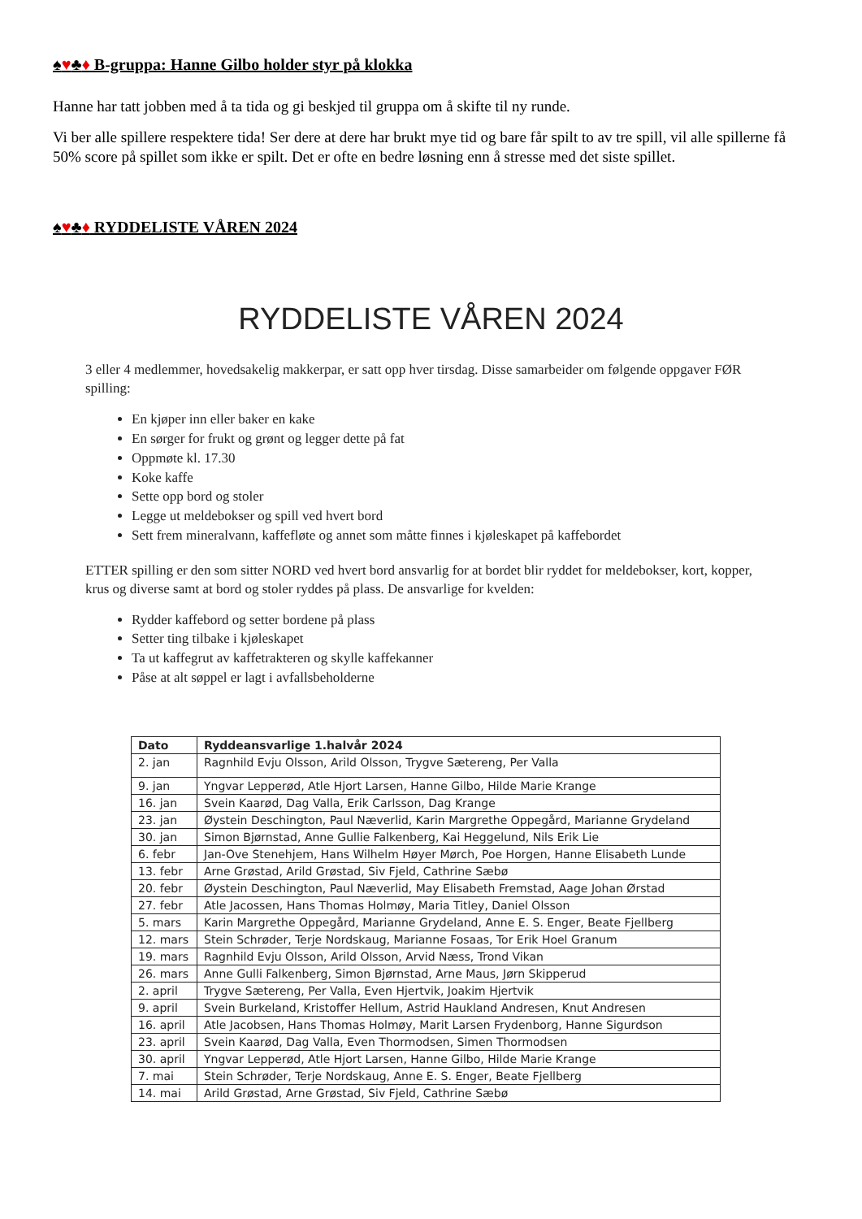♠♥♣♦ B-gruppa: Hanne Gilbo holder styr på klokka
Hanne har tatt jobben med å ta tida og gi beskjed til gruppa om å skifte til ny runde.
Vi ber alle spillere respektere tida! Ser dere at dere har brukt mye tid og bare får spilt to av tre spill, vil alle spillerne få 50% score på spillet som ikke er spilt. Det er ofte en bedre løsning enn å stresse med det siste spillet.
♠♥♣♦ RYDDELISTE VÅREN 2024
RYDDELISTE VÅREN 2024
3 eller 4 medlemmer, hovedsakelig makkerpar, er satt opp hver tirsdag. Disse samarbeider om følgende oppgaver FØR spilling:
En kjøper inn eller baker en kake
En sørger for frukt og grønt og legger dette på fat
Oppmøte kl. 17.30
Koke kaffe
Sette opp bord og stoler
Legge ut meldebokser og spill ved hvert bord
Sett frem mineralvann, kaffefløte og annet som måtte finnes i kjøleskapet på kaffebordet
ETTER spilling er den som sitter NORD ved hvert bord ansvarlig for at bordet blir ryddet for meldebokser, kort, kopper, krus og diverse samt at bord og stoler ryddes på plass. De ansvarlige for kvelden:
Rydder kaffebord og setter bordene på plass
Setter ting tilbake i kjøleskapet
Ta ut kaffegrut av kaffetrakteren og skylle kaffekanner
Påse at alt søppel er lagt i avfallsbeholderne
| Dato | Ryddeansvarlige 1.halvår 2024 |
| --- | --- |
| 2. jan | Ragnhild Evju Olsson, Arild Olsson, Trygve Sætereng, Per Valla |
| 9. jan | Yngvar Lepperød, Atle Hjort Larsen, Hanne Gilbo, Hilde Marie Krange |
| 16. jan | Svein Kaarød, Dag Valla, Erik Carlsson, Dag Krange |
| 23. jan | Øystein Deschington, Paul Næverlid, Karin Margrethe Oppegård, Marianne Grydeland |
| 30. jan | Simon Bjørnstad, Anne Gullie Falkenberg, Kai Heggelund, Nils Erik Lie |
| 6. febr | Jan-Ove Stenehjem, Hans Wilhelm Høyer Mørch, Poe Horgen, Hanne Elisabeth Lunde |
| 13. febr | Arne Grøstad, Arild Grøstad, Siv Fjeld, Cathrine Sæbø |
| 20. febr | Øystein Deschington, Paul Næverlid, May Elisabeth Fremstad, Aage Johan Ørstad |
| 27. febr | Atle Jacossen, Hans Thomas Holmøy, Maria Titley, Daniel Olsson |
| 5. mars | Karin Margrethe Oppegård, Marianne Grydeland, Anne E. S. Enger, Beate Fjellberg |
| 12. mars | Stein Schrøder, Terje Nordskaug, Marianne Fosaas, Tor Erik Hoel Granum |
| 19. mars | Ragnhild Evju Olsson, Arild Olsson, Arvid Næss, Trond Vikan |
| 26. mars | Anne Gulli Falkenberg, Simon Bjørnstad, Arne Maus, Jørn Skipperud |
| 2. april | Trygve Sætereng, Per Valla, Even Hjertvik, Joakim Hjertvik |
| 9. april | Svein Burkeland, Kristoffer Hellum, Astrid Haukland Andresen, Knut Andresen |
| 16. april | Atle Jacobsen, Hans Thomas Holmøy, Marit Larsen Frydenborg, Hanne Sigurdson |
| 23. april | Svein Kaarød, Dag Valla, Even Thormodsen, Simen Thormodsen |
| 30. april | Yngvar Lepperød, Atle Hjort Larsen, Hanne Gilbo, Hilde Marie Krange |
| 7. mai | Stein Schrøder, Terje Nordskaug, Anne E. S. Enger, Beate Fjellberg |
| 14. mai | Arild Grøstad, Arne Grøstad, Siv Fjeld, Cathrine Sæbø |